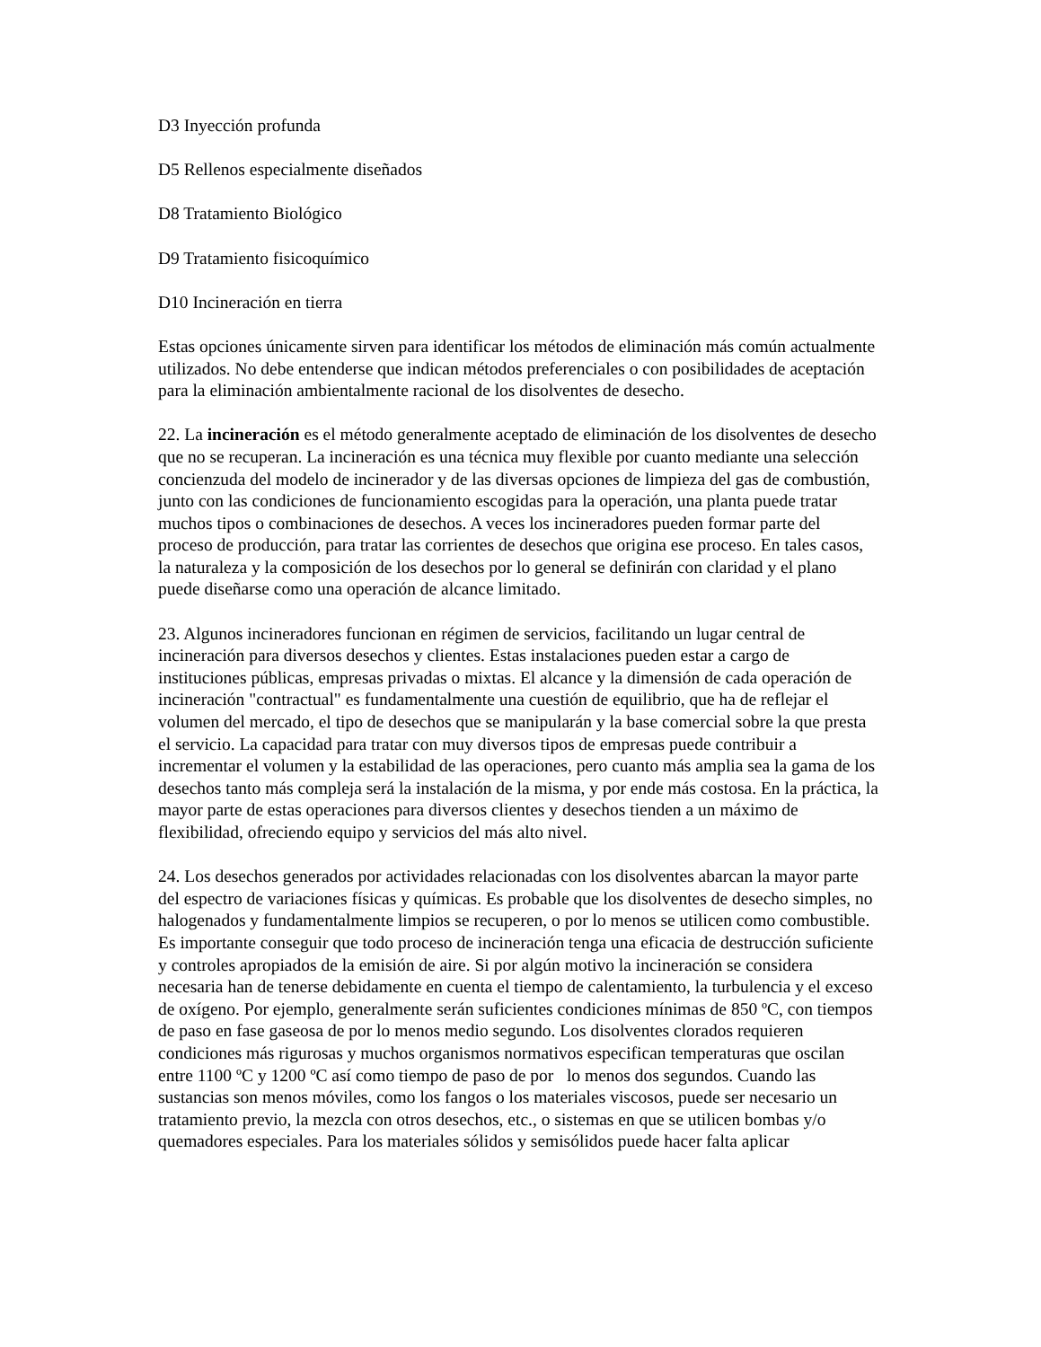D3 Inyección profunda
D5 Rellenos especialmente diseñados
D8 Tratamiento Biológico
D9 Tratamiento fisicoquímico
D10 Incineración en tierra
Estas opciones únicamente sirven para identificar los métodos de eliminación más común actualmente utilizados. No debe entenderse que indican métodos preferenciales o con posibilidades de aceptación para la eliminación ambientalmente racional de los disolventes de desecho.
22. La incineración es el método generalmente aceptado de eliminación de los disolventes de desecho que no se recuperan. La incineración es una técnica muy flexible por cuanto mediante una selección concienzuda del modelo de incinerador y de las diversas opciones de limpieza del gas de combustión, junto con las condiciones de funcionamiento escogidas para la operación, una planta puede tratar muchos tipos o combinaciones de desechos. A veces los incineradores pueden formar parte del proceso de producción, para tratar las corrientes de desechos que origina ese proceso. En tales casos, la naturaleza y la composición de los desechos por lo general se definirán con claridad y el plano puede diseñarse como una operación de alcance limitado.
23. Algunos incineradores funcionan en régimen de servicios, facilitando un lugar central de incineración para diversos desechos y clientes. Estas instalaciones pueden estar a cargo de instituciones públicas, empresas privadas o mixtas. El alcance y la dimensión de cada operación de incineración "contractual" es fundamentalmente una cuestión de equilibrio, que ha de reflejar el volumen del mercado, el tipo de desechos que se manipularán y la base comercial sobre la que presta el servicio. La capacidad para tratar con muy diversos tipos de empresas puede contribuir a incrementar el volumen y la estabilidad de las operaciones, pero cuanto más amplia sea la gama de los desechos tanto más compleja será la instalación de la misma, y por ende más costosa. En la práctica, la mayor parte de estas operaciones para diversos clientes y desechos tienden a un máximo de flexibilidad, ofreciendo equipo y servicios del más alto nivel.
24. Los desechos generados por actividades relacionadas con los disolventes abarcan la mayor parte del espectro de variaciones físicas y químicas. Es probable que los disolventes de desecho simples, no halogenados y fundamentalmente limpios se recuperen, o por lo menos se utilicen como combustible. Es importante conseguir que todo proceso de incineración tenga una eficacia de destrucción suficiente y controles apropiados de la emisión de aire. Si por algún motivo la incineración se considera necesaria han de tenerse debidamente en cuenta el tiempo de calentamiento, la turbulencia y el exceso de oxígeno. Por ejemplo, generalmente serán suficientes condiciones mínimas de 850 ºC, con tiempos de paso en fase gaseosa de por lo menos medio segundo. Los disolventes clorados requieren condiciones más rigurosas y muchos organismos normativos especifican temperaturas que oscilan entre 1100 ºC y 1200 ºC así como tiempo de paso de por lo menos dos segundos. Cuando las sustancias son menos móviles, como los fangos o los materiales viscosos, puede ser necesario un tratamiento previo, la mezcla con otros desechos, etc., o sistemas en que se utilicen bombas y/o quemadores especiales. Para los materiales sólidos y semisólidos puede hacer falta aplicar